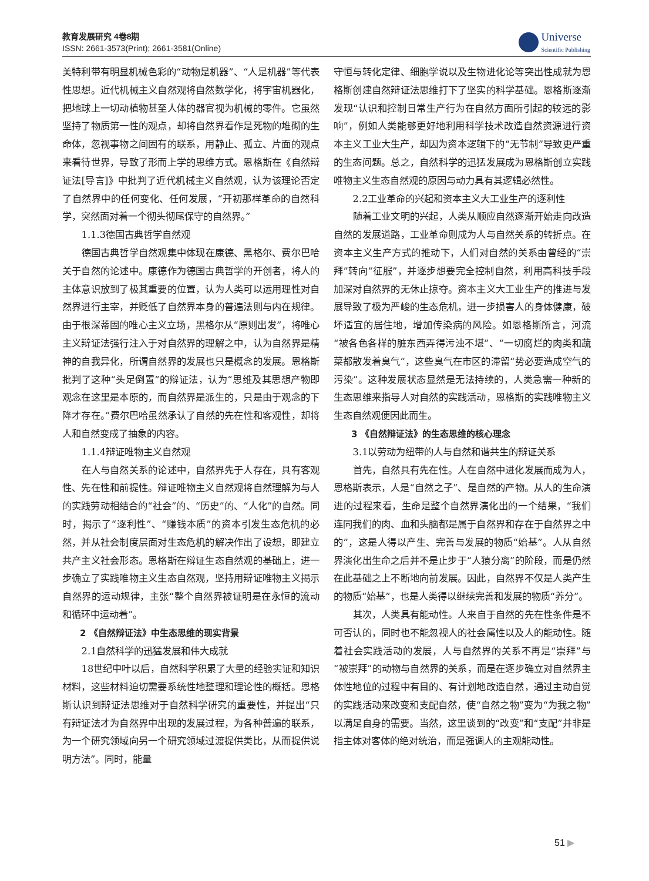教育发展研究 4卷8期
ISSN: 2661-3573(Print); 2661-3581(Online)
Universe
Scientific Publishing
美特利带有明显机械色彩的“动物是机器”、“人是机器”等代表性思想。近代机械主义自然观将自然数学化，将宇宙机器化，把地球上一切动植物甚至人体的器官视为机械的零件。它虽然坚持了物质第一性的观点，却将自然界看作是死物的堆砌的生命体，忽视事物之间固有的联系，用静止、孤立、片面的观点来看待世界，导致了形而上学的思维方式。恩格斯在《自然辩证法[导言]》中批判了近代机械主义自然观，认为该理论否定了自然界中的任何变化、任何发展，“开初那样革命的自然科学，突然面对着一个彻头彻尾保守的自然界。”
1.1.3德国古典哲学自然观
德国古典哲学自然观集中体现在康德、黑格尔、费尔巴哈关于自然的论述中。康德作为德国古典哲学的开创者，将人的主体意识放到了极其重要的位置，认为人类可以运用理性对自然界进行主宰，并贬低了自然界本身的普遍法则与内在规律。由于根深蒂固的唯心主义立场，黑格尔从“原则出发”，将唯心主义辩证法强行注入于对自然界的理解之中，认为自然界是精神的自我异化，所谓自然界的发展也只是概念的发展。恩格斯批判了这种“头足倒置”的辩证法，认为“思维及其思想产物即观念在这里是本原的，而自然界是派生的，只是由于观念的下降才存在。”费尔巴哈虽然承认了自然的先在性和客观性，却将人和自然变成了抽象的内容。
1.1.4辩证唯物主义自然观
在人与自然关系的论述中，自然界先于人存在，具有客观性、先在性和前提性。辩证唯物主义自然观将自然理解为与人的实践劳动相结合的“社会”的、“历史”的、“人化”的自然。同时，揭示了“逐利性”、“赚钱本质”的资本引发生态危机的必然，并从社会制度层面对生态危机的解决作出了设想，即建立共产主义社会形态。恩格斯在辩证生态自然观的基础上，进一步确立了实践唯物主义生态自然观，坚持用辩证唯物主义揭示自然界的运动规律，主张“整个自然界被证明是在永恒的流动和循环中运动着”。
2 《自然辩证法》中生态思维的现实背景
2.1自然科学的迅猛发展和伟大成就
18世纪中叶以后，自然科学积累了大量的经验实证和知识材料，这些材料迫切需要系统性地整理和理论性的概括。恩格斯认识到辩证法思维对于自然科学研究的重要性，并提出“只有辩证法才为自然界中出现的发展过程，为各种普遍的联系，为一个研究领域向另一个研究领域过渡提供类比，从而提供说明方法”。同时，能量
守恒与转化定律、细胞学说以及生物进化论等突出性成就为恩格斯创建自然辩证法思维打下了坚实的科学基础。恩格斯逐渐发现“认识和控制日常生产行为在自然方面所引起的较远的影响”，例如人类能够更好地利用科学技术改造自然资源进行资本主义工业大生产，却因为资本逻辑下的“无节制”导致更严重的生态问题。总之，自然科学的迅猛发展成为恩格斯创立实践唯物主义生态自然观的原因与动力具有其逻辑必然性。
2.2工业革命的兴起和资本主义大工业生产的逐利性
随着工业文明的兴起，人类从顺应自然逐渐开始走向改造自然的发展道路，工业革命则成为人与自然关系的转折点。在资本主义生产方式的推动下，人们对自然的关系由曾经的“崇拜”转向“征服”，并逐步想要完全控制自然，利用高科技手段加深对自然界的无休止掠夺。资本主义大工业生产的推进与发展导致了极为严峻的生态危机，进一步损害人的身体健康，破坏适宜的居住地，增加传染病的风险。如恩格斯所言，河流“被各色各样的脏东西弄得污浊不堪”、“一切腐烂的肉类和蔬菜都散发着臭气”，这些臭气在市区的滞留“势必要造成空气的污染”。这种发展状态显然是无法持续的，人类急需一种新的生态思维来指导人对自然的实践活动，恩格斯的实践唯物主义生态自然观便因此而生。
3 《自然辩证法》的生态思维的核心理念
3.1以劳动为纽带的人与自然和谐共生的辩证关系
首先，自然具有先在性。人在自然中进化发展而成为人，恩格斯表示，人是“自然之子”、是自然的产物。从人的生命演进的过程来看，生命是整个自然界演化出的一个结果，“我们连同我们的肉、血和头脑都是属于自然界和存在于自然界之中的”，这是人得以产生、完善与发展的物质“始基”。人从自然界演化出生命之后并不是止步于“人猿分离”的阶段，而是仍然在此基础之上不断地向前发展。因此，自然界不仅是人类产生的物质“始基”，也是人类得以继续完善和发展的物质“养分”。
其次，人类具有能动性。人来自于自然的先在性条件是不可否认的，同时也不能忽视人的社会属性以及人的能动性。随着社会实践活动的发展，人与自然界的关系不再是“崇拜”与“被崇拜”的动物与自然界的关系，而是在逐步确立对自然界主体性地位的过程中有目的、有计划地改造自然，通过主动自觉的实践活动来改变和支配自然，使“自然之物”变为“为我之物”以满足自身的需要。当然，这里谈到的“改变”和“支配”并非是指主体对客体的绝对统治，而是强调人的主观能动性。
51 ▶